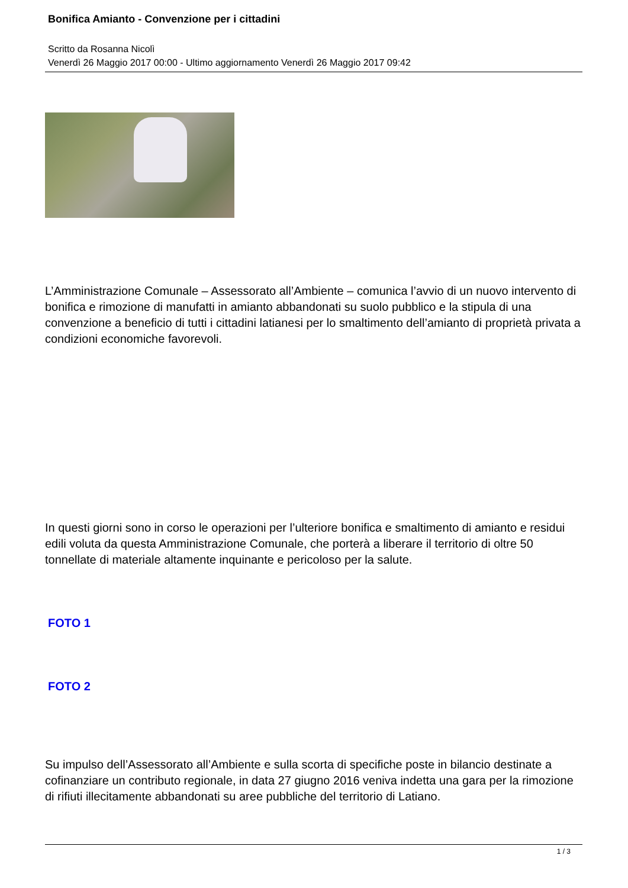Bonifica Amianto - Convenzione per i cittadini
Scritto da Rosanna Nicolì
Venerdì 26 Maggio 2017 00:00 - Ultimo aggiornamento Venerdì 26 Maggio 2017 09:42
L’Amministrazione Comunale – Assessorato all’Ambiente – comunica l’avvio di un nuovo intervento di bonifica e rimozione di manufatti in amianto abbandonati su suolo pubblico e la stipula di una convenzione a beneficio di tutti i cittadini latianesi per lo smaltimento dell’amianto di proprietà privata a condizioni economiche favorevoli.
In questi giorni sono in corso le operazioni per l’ulteriore bonifica e smaltimento di amianto e residui edili voluta da questa Amministrazione Comunale, che porterà a liberare il territorio di oltre 50 tonnellate di materiale altamente inquinante e pericoloso per la salute.
FOTO 1
FOTO 2
Su impulso dell’Assessorato all’Ambiente e sulla scorta di specifiche poste in bilancio destinate a cofinanziare un contributo regionale, in data 27 giugno 2016 veniva indetta una gara per la rimozione di rifiuti illecitamente abbandonati su aree pubbliche del territorio di Latiano.
1 / 3